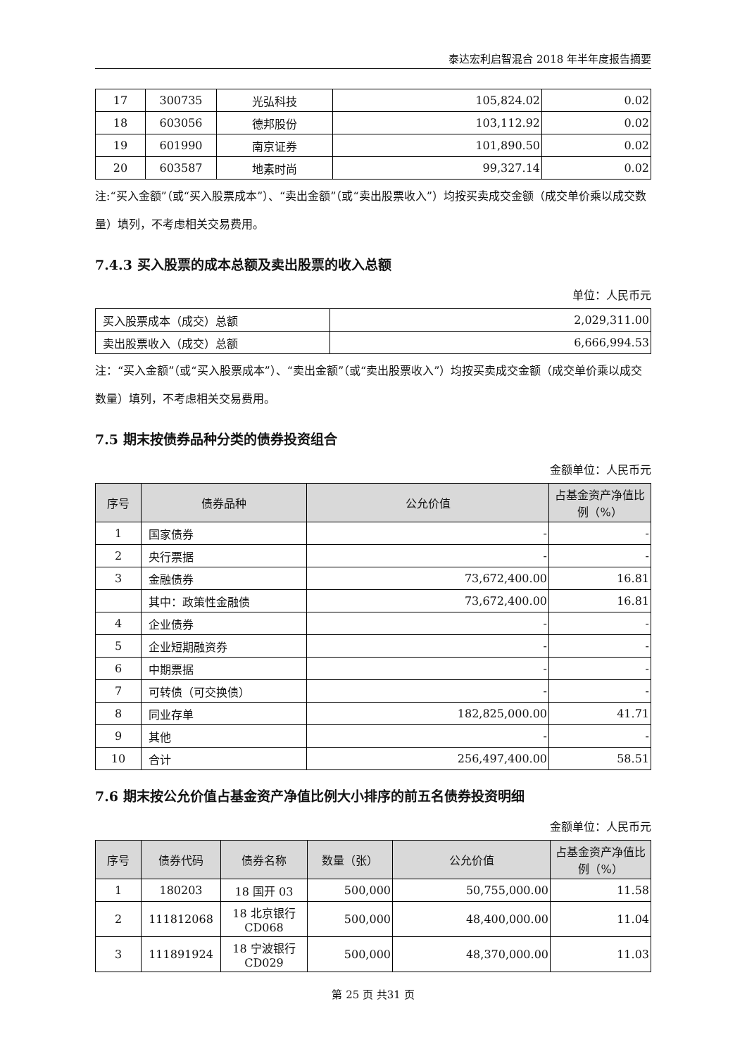泰达宏利启智混合 2018 年半年度报告摘要
| 17 | 300735 | 光弘科技 | 105,824.02 | 0.02 |
| 18 | 603056 | 德邦股份 | 103,112.92 | 0.02 |
| 19 | 601990 | 南京证券 | 101,890.50 | 0.02 |
| 20 | 603587 | 地素时尚 | 99,327.14 | 0.02 |
注:“买入金额”（或“买入股票成本”）、“卖出金额”（或“卖出股票收入”）均按买卖成交金额（成交单价乘以成交数量）填列，不考虑相关交易费用。
7.4.3 买入股票的成本总额及卖出股票的收入总额
单位：人民币元
| 买入股票成本（成交）总额 | 2,029,311.00 |
| 卖出股票收入（成交）总额 | 6,666,994.53 |
注：“买入金额”（或“买入股票成本”）、“卖出金额”（或“卖出股票收入”）均按买卖成交金额（成交单价乘以成交数量）填列，不考虑相关交易费用。
7.5 期末按债券品种分类的债券投资组合
金额单位：人民币元
| 序号 | 债券品种 | 公允价值 | 占基金资产净值比例（%） |
| --- | --- | --- | --- |
| 1 | 国家债券 | - | - |
| 2 | 央行票据 | - | - |
| 3 | 金融债券 | 73,672,400.00 | 16.81 |
| | 其中：政策性金融债 | 73,672,400.00 | 16.81 |
| 4 | 企业债券 | - | - |
| 5 | 企业短期融资券 | - | - |
| 6 | 中期票据 | - | - |
| 7 | 可转债（可交换债） | - | - |
| 8 | 同业存单 | 182,825,000.00 | 41.71 |
| 9 | 其他 | - | - |
| 10 | 合计 | 256,497,400.00 | 58.51 |
7.6 期末按公允价值占基金资产净值比例大小排序的前五名债券投资明细
金额单位：人民币元
| 序号 | 债券代码 | 债券名称 | 数量（张） | 公允价值 | 占基金资产净值比例（%） |
| --- | --- | --- | --- | --- | --- |
| 1 | 180203 | 18 国开 03 | 500,000 | 50,755,000.00 | 11.58 |
| 2 | 111812068 | 18 北京银行 CD068 | 500,000 | 48,400,000.00 | 11.04 |
| 3 | 111891924 | 18 宁波银行 CD029 | 500,000 | 48,370,000.00 | 11.03 |
第 25 页 共31 页